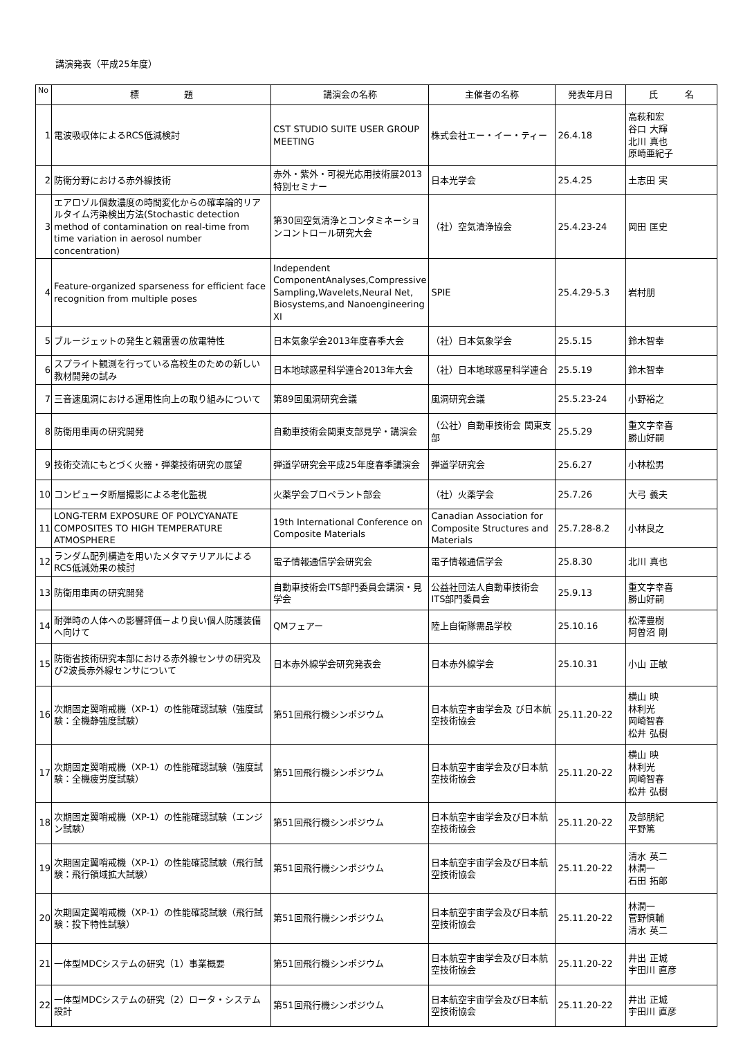講演発表（平成25年度）
| No | 標 題 | 講演会の名称 | 主催者の名称 | 発表年月日 | 氏 名 |
| --- | --- | --- | --- | --- | --- |
| 1 | 電波吸収体によるRCS低減検討 | CST STUDIO SUITE USER GROUP MEETING | 株式会社エー・イー・ティー | 26.4.18 | 高萩和宏 谷口 大輝 北川 真也 原崎亜紀子 |
| 2 | 防衛分野における赤外線技術 | 赤外・紫外・可視光応用技術展2013特別セミナー | 日本光学会 | 25.4.25 | 土志田 実 |
| 3 | エアロゾル個数濃度の時間変化からの確率論的リアルタイム汚染検出方法(Stochastic detection method of contamination on real-time from time variation in aerosol number concentration) | 第30回空気清浄とコンタミネーションコントロール研究大会 | （社）空気清浄協会 | 25.4.23-24 | 岡田 匡史 |
| 4 | Feature-organized sparseness for efficient face recognition from multiple poses | Independent ComponentAnalyses,Compressive Sampling,Wavelets,Neural Net, Biosystems,and Nanoengineering XI | SPIE | 25.4.29-5.3 | 岩村朋 |
| 5 | ブルージェットの発生と親雷雲の放電特性 | 日本気象学会2013年度春季大会 | （社）日本気象学会 | 25.5.15 | 鈴木智幸 |
| 6 | スプライト観測を行っている高校生のための新しい教材開発の試み | 日本地球惑星科学連合2013年大会 | （社）日本地球惑星科学連合 | 25.5.19 | 鈴木智幸 |
| 7 | 三音速風洞における運用性向上の取り組みについて | 第89回風洞研究会議 | 風洞研究会議 | 25.5.23-24 | 小野裕之 |
| 8 | 防衛用車両の研究開発 | 自動車技術会関東支部見学・講演会 | （公社）自動車技術会 関東支部 | 25.5.29 | 重文字幸喜 勝山好嗣 |
| 9 | 技術交流にもとづく火器・弾薬技術研究の展望 | 弾道学研究会平成25年度春季講演会 | 弾道学研究会 | 25.6.27 | 小林松男 |
| 10 | コンピュータ断層撮影による老化監視 | 火薬学会プロペラント部会 | （社）火薬学会 | 25.7.26 | 大弓 義夫 |
| 11 | LONG-TERM EXPOSURE OF POLYCYANATE COMPOSITES TO HIGH TEMPERATURE ATMOSPHERE | 19th International Conference on Composite Materials | Canadian Association for Composite Structures and Materials | 25.7.28-8.2 | 小林良之 |
| 12 | ランダム配列構造を用いたメタマテリアルによるRCS低減効果の検討 | 電子情報通信学会研究会 | 電子情報通信学会 | 25.8.30 | 北川 真也 |
| 13 | 防衛用車両の研究開発 | 自動車技術会ITS部門委員会講演・見学会 | 公益社団法人自動車技術会ITS部門委員会 | 25.9.13 | 重文字幸喜 勝山好嗣 |
| 14 | 耐弾時の人体への影響評価－より良い個人防護装備へ向けて | QMフェアー | 陸上自衛隊需品学校 | 25.10.16 | 松澤豊樹 阿曽沼 剛 |
| 15 | 防衛省技術研究本部における赤外線センサの研究及び2波長赤外線センサについて | 日本赤外線学会研究発表会 | 日本赤外線学会 | 25.10.31 | 小山 正敏 |
| 16 | 次期固定翼哨戒機（XP-1）の性能確認試験（強度試験：全機静強度試験） | 第51回飛行機シンポジウム | 日本航空宇宙学会及 び日本航空技術協会 | 25.11.20-22 | 横山 映 林利光 岡崎智春 松井 弘樹 |
| 17 | 次期固定翼哨戒機（XP-1）の性能確認試験（強度試験：全機疲労度試験） | 第51回飛行機シンポジウム | 日本航空宇宙学会及び日本航空技術協会 | 25.11.20-22 | 横山 映 林利光 岡崎智春 松井 弘樹 |
| 18 | 次期固定翼哨戒機（XP-1）の性能確認試験（エンジン試験） | 第51回飛行機シンポジウム | 日本航空宇宙学会及び日本航空技術協会 | 25.11.20-22 | 及部朋紀 平野篤 |
| 19 | 次期固定翼哨戒機（XP-1）の性能確認試験（飛行試験：飛行領域拡大試験） | 第51回飛行機シンポジウム | 日本航空宇宙学会及び日本航空技術協会 | 25.11.20-22 | 清水 英二 林潤一 石田 拓郎 |
| 20 | 次期固定翼哨戒機（XP-1）の性能確認試験（飛行試験：投下特性試験） | 第51回飛行機シンポジウム | 日本航空宇宙学会及び日本航空技術協会 | 25.11.20-22 | 林潤一 菅野慎輔 清水 英二 |
| 21 | 一体型MDCシステムの研究（1）事業概要 | 第51回飛行機シンポジウム | 日本航空宇宙学会及び日本航空技術協会 | 25.11.20-22 | 井出 正城 宇田川 直彦 |
| 22 | 一体型MDCシステムの研究（2）ロータ・システム設計 | 第51回飛行機シンポジウム | 日本航空宇宙学会及び日本航空技術協会 | 25.11.20-22 | 井出 正城 宇田川 直彦 |